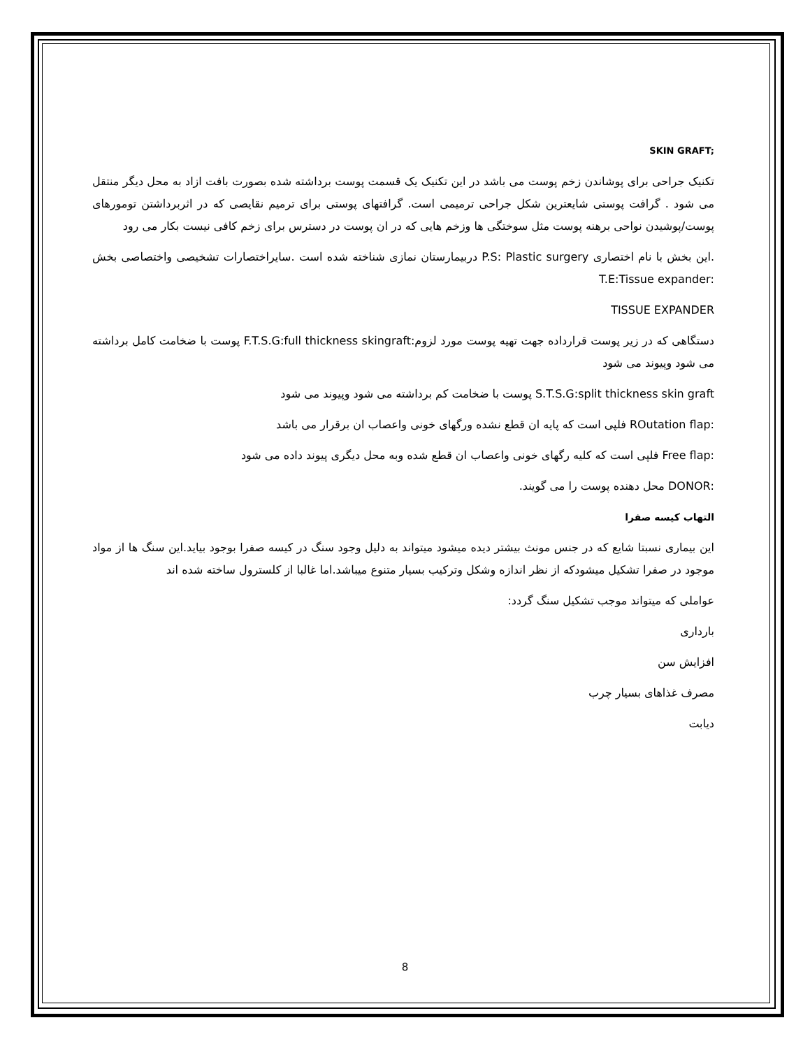SKIN GRAFT;
تکنیک جراحی برای پوشاندن زخم پوست می باشد در این تکنیک یک قسمت پوست برداشته شده بصورت بافت ازاد به محل دیگر منتقل می شود . گرافت پوستی شایعترین شکل جراحی ترمیمی است. گرافتهای پوستی برای ترمیم نقایصی که در اثربرداشتن تومورهای پوست/پوشیدن نواحی برهنه پوست مثل سوختگی ها وزخم هایی که در ان پوست در دسترس برای زخم کافی نیست بکار می رود
.این بخش با نام اختصاری P.S: Plastic surgery دربیمارستان نمازی شناخته شده است .سایراختصارات تشخیصی واختصاصی بخش :T.E:Tissue expander
TISSUE EXPANDER
دستگاهی که در زیر پوست قرارداده جهت تهیه پوست مورد لزوم:F.T.S.G:full thickness skingraft پوست با ضخامت کامل برداشته می شود وپیوند می شود
S.T.S.G:split thickness skin graft پوست با ضخامت کم برداشته می شود وپیوند می شود
:ROutation flap فلپی است که پایه ان قطع نشده ورگهای خونی واعصاب ان برقرار می باشد
:Free flap فلپی است که کلیه رگهای خونی واعصاب ان قطع شده وبه محل دیگری پیوند داده می شود
:DONOR محل دهنده پوست را می گویند.
التهاب کیسه صفرا
این بیماری نسبتا شایع که در جنس مونث بیشتر دیده میشود میتواند به دلیل وجود سنگ در کیسه صفرا بوجود بیاید.این سنگ ها از مواد موجود در صفرا تشکیل میشودکه از نظر اندازه وشکل وترکیب بسیار متنوع میباشد.اما غالبا از کلسترول ساخته شده اند
عواملی که میتواند موجب تشکیل سنگ گردد:
بارداری
افزایش سن
مصرف غذاهای بسیار چرب
دیابت
8